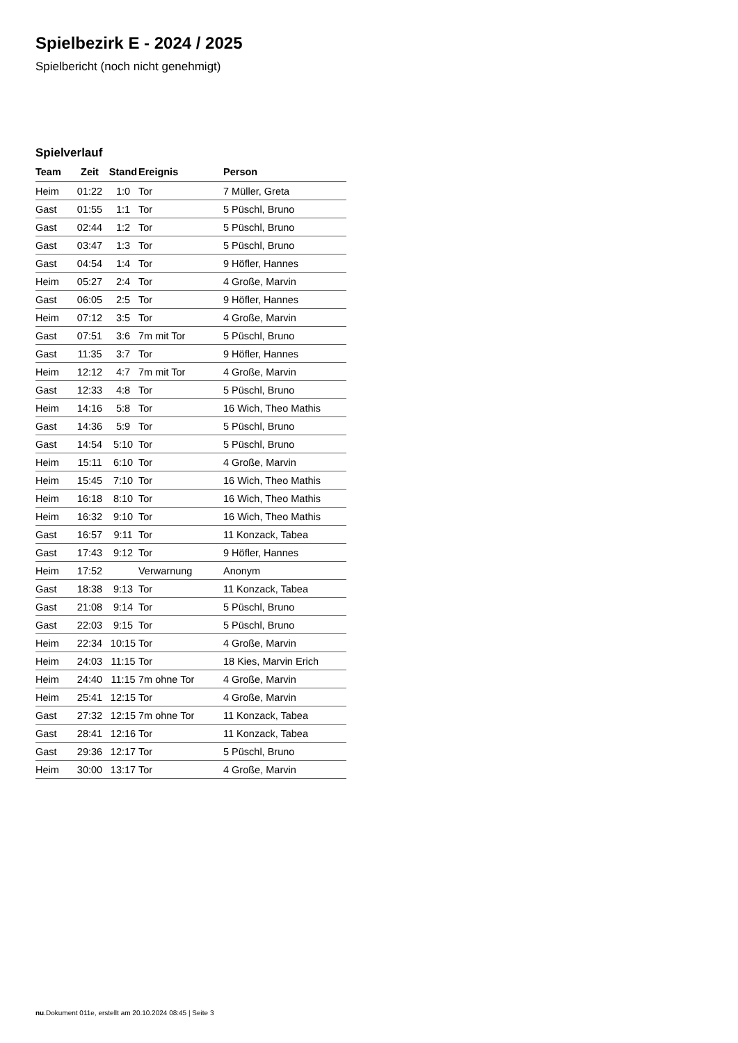Spielbezirk E - 2024 / 2025
Spielbericht (noch nicht genehmigt)
Spielverlauf
| Team | Zeit | Stand | Ereignis | Person |
| --- | --- | --- | --- | --- |
| Heim | 01:22 | 1:0 | Tor | 7 Müller, Greta |
| Gast | 01:55 | 1:1 | Tor | 5 Püschl, Bruno |
| Gast | 02:44 | 1:2 | Tor | 5 Püschl, Bruno |
| Gast | 03:47 | 1:3 | Tor | 5 Püschl, Bruno |
| Gast | 04:54 | 1:4 | Tor | 9 Höfler, Hannes |
| Heim | 05:27 | 2:4 | Tor | 4 Große, Marvin |
| Gast | 06:05 | 2:5 | Tor | 9 Höfler, Hannes |
| Heim | 07:12 | 3:5 | Tor | 4 Große, Marvin |
| Gast | 07:51 | 3:6 | 7m mit Tor | 5 Püschl, Bruno |
| Gast | 11:35 | 3:7 | Tor | 9 Höfler, Hannes |
| Heim | 12:12 | 4:7 | 7m mit Tor | 4 Große, Marvin |
| Gast | 12:33 | 4:8 | Tor | 5 Püschl, Bruno |
| Heim | 14:16 | 5:8 | Tor | 16 Wich, Theo Mathis |
| Gast | 14:36 | 5:9 | Tor | 5 Püschl, Bruno |
| Gast | 14:54 | 5:10 | Tor | 5 Püschl, Bruno |
| Heim | 15:11 | 6:10 | Tor | 4 Große, Marvin |
| Heim | 15:45 | 7:10 | Tor | 16 Wich, Theo Mathis |
| Heim | 16:18 | 8:10 | Tor | 16 Wich, Theo Mathis |
| Heim | 16:32 | 9:10 | Tor | 16 Wich, Theo Mathis |
| Gast | 16:57 | 9:11 | Tor | 11 Konzack, Tabea |
| Gast | 17:43 | 9:12 | Tor | 9 Höfler, Hannes |
| Heim | 17:52 | | Verwarnung | Anonym |
| Gast | 18:38 | 9:13 | Tor | 11 Konzack, Tabea |
| Gast | 21:08 | 9:14 | Tor | 5 Püschl, Bruno |
| Gast | 22:03 | 9:15 | Tor | 5 Püschl, Bruno |
| Heim | 22:34 | 10:15 | Tor | 4 Große, Marvin |
| Heim | 24:03 | 11:15 | Tor | 18 Kies, Marvin Erich |
| Heim | 24:40 | 11:15 | 7m ohne Tor | 4 Große, Marvin |
| Heim | 25:41 | 12:15 | Tor | 4 Große, Marvin |
| Gast | 27:32 | 12:15 | 7m ohne Tor | 11 Konzack, Tabea |
| Gast | 28:41 | 12:16 | Tor | 11 Konzack, Tabea |
| Gast | 29:36 | 12:17 | Tor | 5 Püschl, Bruno |
| Heim | 30:00 | 13:17 | Tor | 4 Große, Marvin |
nu.Dokument 011e, erstellt am 20.10.2024 08:45 | Seite 3